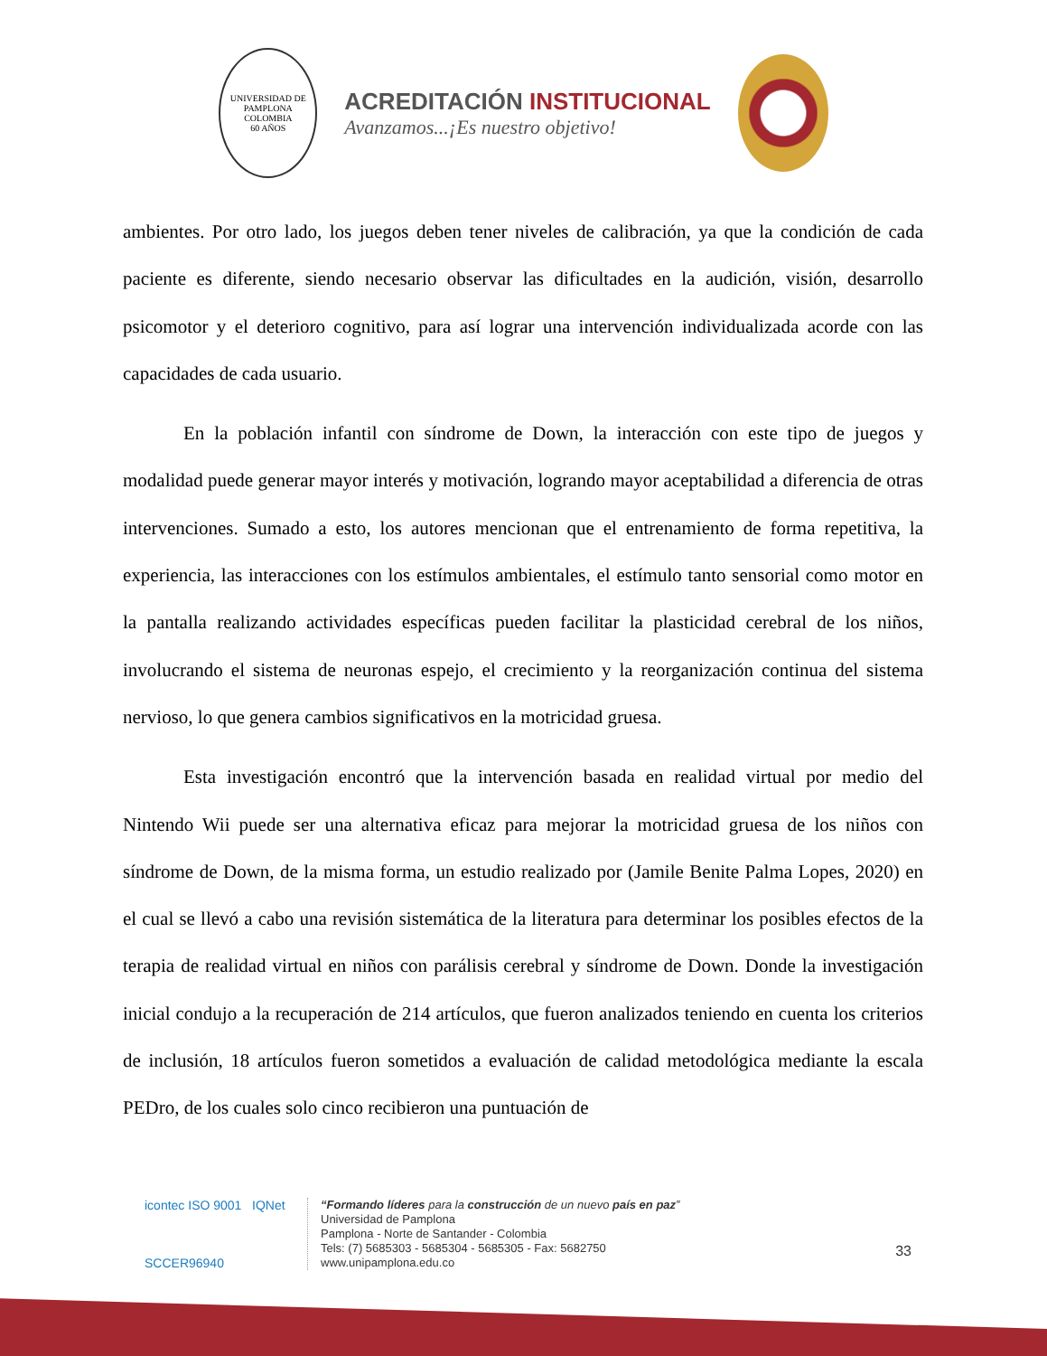UNIVERSIDAD DE PAMPLONA
COLOMBIA
60 AÑOS
ACREDITACIÓN INSTITUCIONAL
Avanzamos...¡Es nuestro objetivo!
ambientes. Por otro lado, los juegos deben tener niveles de calibración, ya que la condición de cada paciente es diferente, siendo necesario observar las dificultades en la audición, visión, desarrollo psicomotor y el deterioro cognitivo, para así lograr una intervención individualizada acorde con las capacidades de cada usuario.
En la población infantil con síndrome de Down, la interacción con este tipo de juegos y modalidad puede generar mayor interés y motivación, logrando mayor aceptabilidad a diferencia de otras intervenciones. Sumado a esto, los autores mencionan que el entrenamiento de forma repetitiva, la experiencia, las interacciones con los estímulos ambientales, el estímulo tanto sensorial como motor en la pantalla realizando actividades específicas pueden facilitar la plasticidad cerebral de los niños, involucrando el sistema de neuronas espejo, el crecimiento y la reorganización continua del sistema nervioso, lo que genera cambios significativos en la motricidad gruesa.
Esta investigación encontró que la intervención basada en realidad virtual por medio del Nintendo Wii puede ser una alternativa eficaz para mejorar la motricidad gruesa de los niños con síndrome de Down, de la misma forma, un estudio realizado por (Jamile Benite Palma Lopes, 2020) en el cual se llevó a cabo una revisión sistemática de la literatura para determinar los posibles efectos de la terapia de realidad virtual en niños con parálisis cerebral y síndrome de Down. Donde la investigación inicial condujo a la recuperación de 214 artículos, que fueron analizados teniendo en cuenta los criterios de inclusión, 18 artículos fueron sometidos a evaluación de calidad metodológica mediante la escala PEDro, de los cuales solo cinco recibieron una puntuación de
icontec ISO 9001 IQNet
SCCER96940
“Formando líderes para la construcción de un nuevo país en paz”
Universidad de Pamplona
Pamplona - Norte de Santander - Colombia
Tels: (7) 5685303 - 5685304 - 5685305 - Fax: 5682750
www.unipamplona.edu.co
33